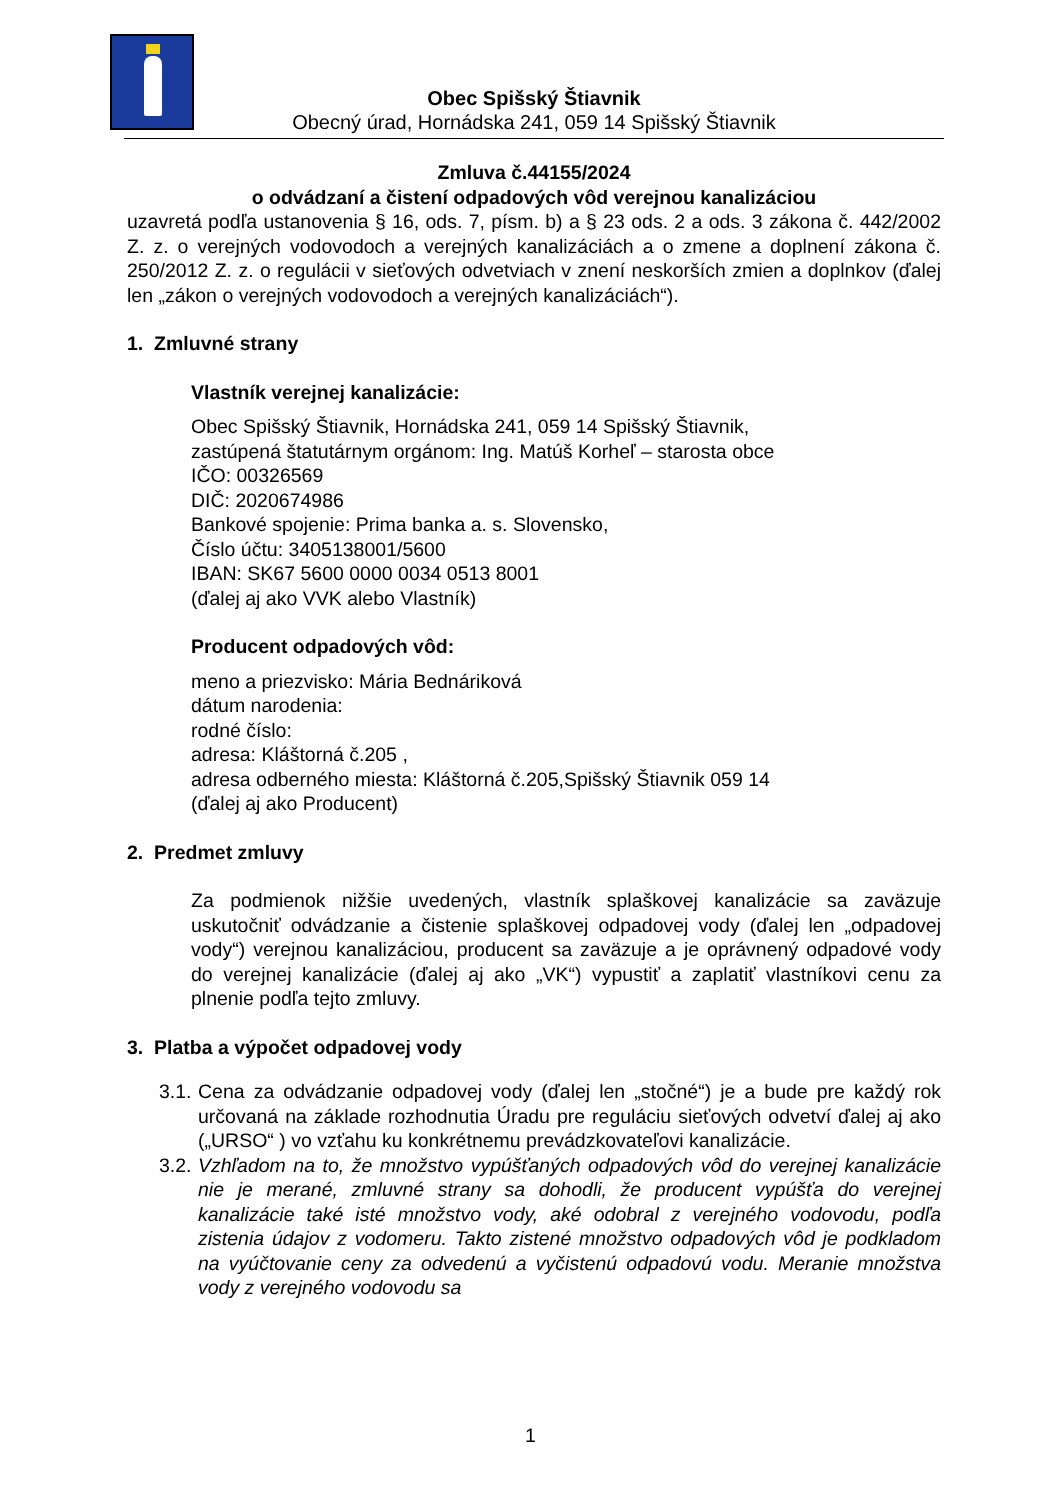Obec Spišský Štiavnik
Obecný úrad, Hornádska 241, 059 14 Spišský Štiavnik
Zmluva č.44155/2024
o odvádzaní a čistení odpadových vôd verejnou kanalizáciou
uzavretá podľa ustanovenia § 16, ods. 7, písm. b) a § 23 ods. 2 a ods. 3 zákona č. 442/2002 Z. z. o verejných vodovodoch a verejných kanalizáciách a o zmene a doplnení zákona č. 250/2012 Z. z. o regulácii v sieťových odvetviach v znení neskorších zmien a doplnkov (ďalej len „zákon o verejných vodovodoch a verejných kanalizáciách“).
1. Zmluvné strany
Vlastník verejnej kanalizácie:
Obec Spišský Štiavnik, Hornádska 241, 059 14 Spišský Štiavnik,
zastúpená štatutárnym orgánom: Ing. Matúš Korheľ – starosta obce
IČO: 00326569
DIČ: 2020674986
Bankové spojenie: Prima banka a. s. Slovensko,
Číslo účtu: 3405138001/5600
IBAN: SK67 5600 0000 0034 0513 8001
(ďalej aj ako VVK alebo Vlastník)
Producent odpadových vôd:
meno a priezvisko: Mária Bednáriková
dátum narodenia:
rodné číslo:
adresa: Kláštorná č.205 ,
adresa odberného miesta: Kláštorná č.205,Spišský Štiavnik 059 14
(ďalej aj ako Producent)
2. Predmet zmluvy
Za podmienok nižšie uvedených, vlastník splaškovej kanalizácie sa zaväzuje uskutočniť odvádzanie a čistenie splaškovej odpadovej vody (ďalej len „odpadovej vody“) verejnou kanalizáciou, producent sa zaväzuje a je oprávnený odpadové vody do verejnej kanalizácie (ďalej aj ako „VK“) vypustiť a zaplatiť vlastníkovi cenu za plnenie podľa tejto zmluvy.
3. Platba a výpočet odpadovej vody
3.1.
Cena za odvádzanie odpadovej vody (ďalej len „stočné“) je a bude pre každý rok určovaná na základe rozhodnutia Úradu pre reguláciu sieťových odvetví ďalej aj ako („URSO“ ) vo vzťahu ku konkrétnemu prevádzkovateľovi kanalizácie.
3.2.
Vzhľadom na to, že množstvo vypúšťaných odpadových vôd do verejnej kanalizácie nie je merané, zmluvné strany sa dohodli, že producent vypúšťa do verejnej kanalizácie také isté množstvo vody, aké odobral z verejného vodovodu, podľa zistenia údajov z vodomeru. Takto zistené množstvo odpadových vôd je podkladom na vyúčtovanie ceny za odvedenú a vyčistenú odpadovú vodu. Meranie množstva vody z verejného vodovodu sa
1